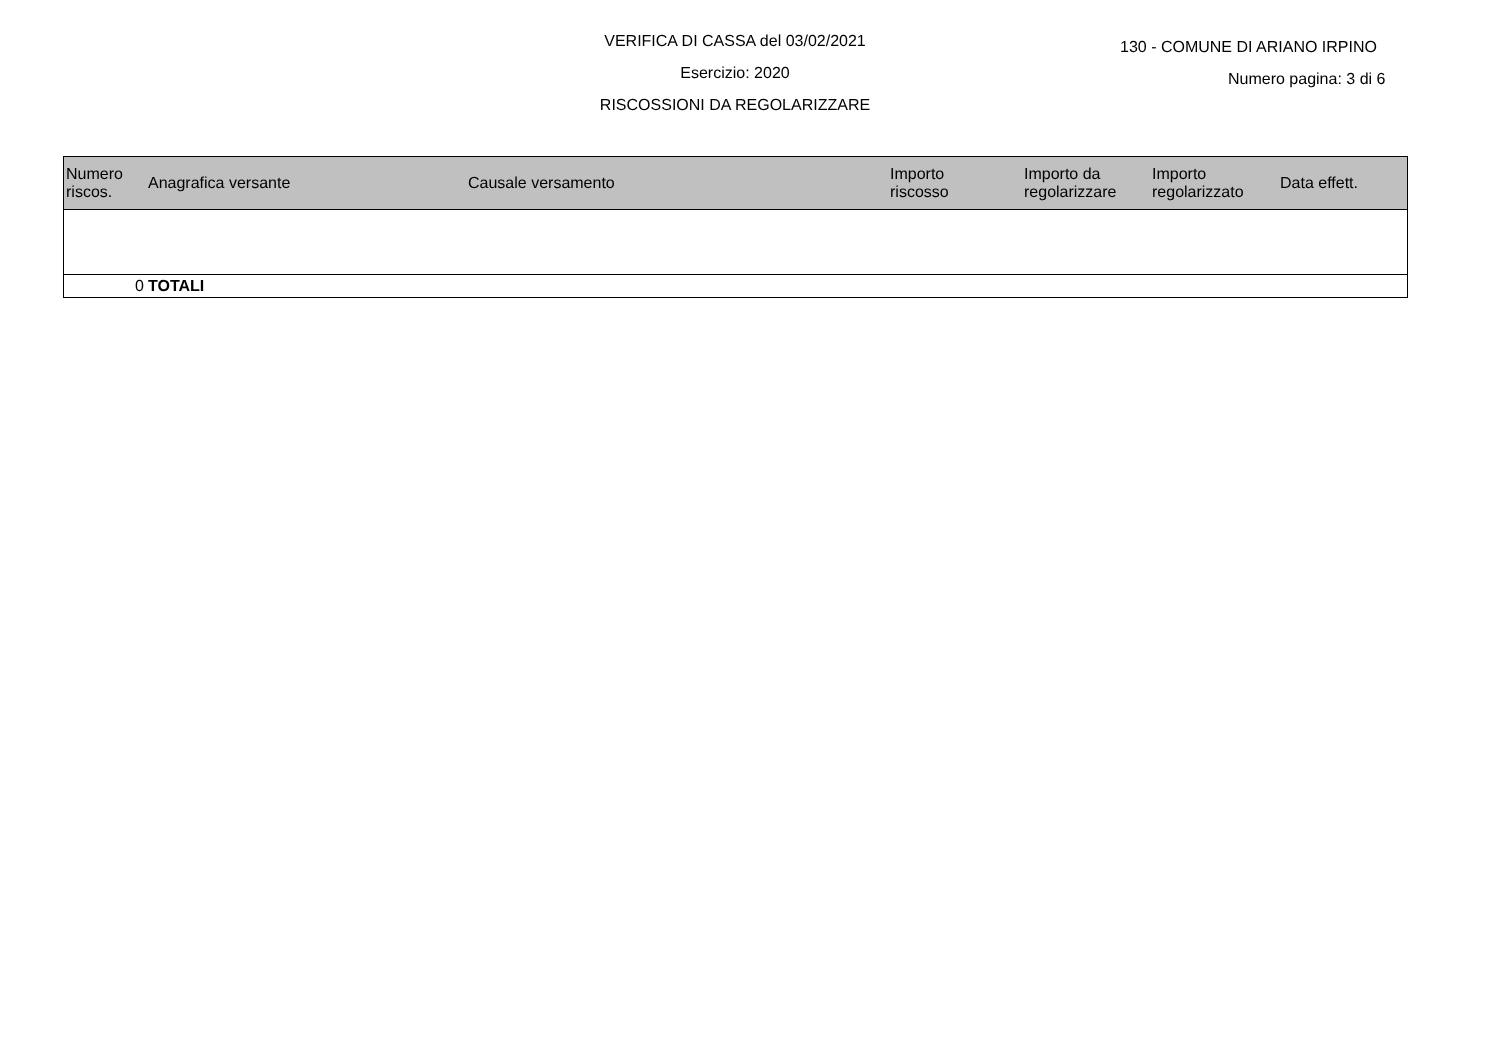VERIFICA DI CASSA del 03/02/2021
130 - COMUNE DI ARIANO IRPINO
Esercizio: 2020
Numero pagina: 3 di 6
RISCOSSIONI DA REGOLARIZZARE
| Numero riscos. | Anagrafica versante | Causale versamento | Importo riscosso | Importo da regolarizzare | Importo regolarizzato | Data effett. |
| --- | --- | --- | --- | --- | --- | --- |
| 0 | TOTALI | | | | | |